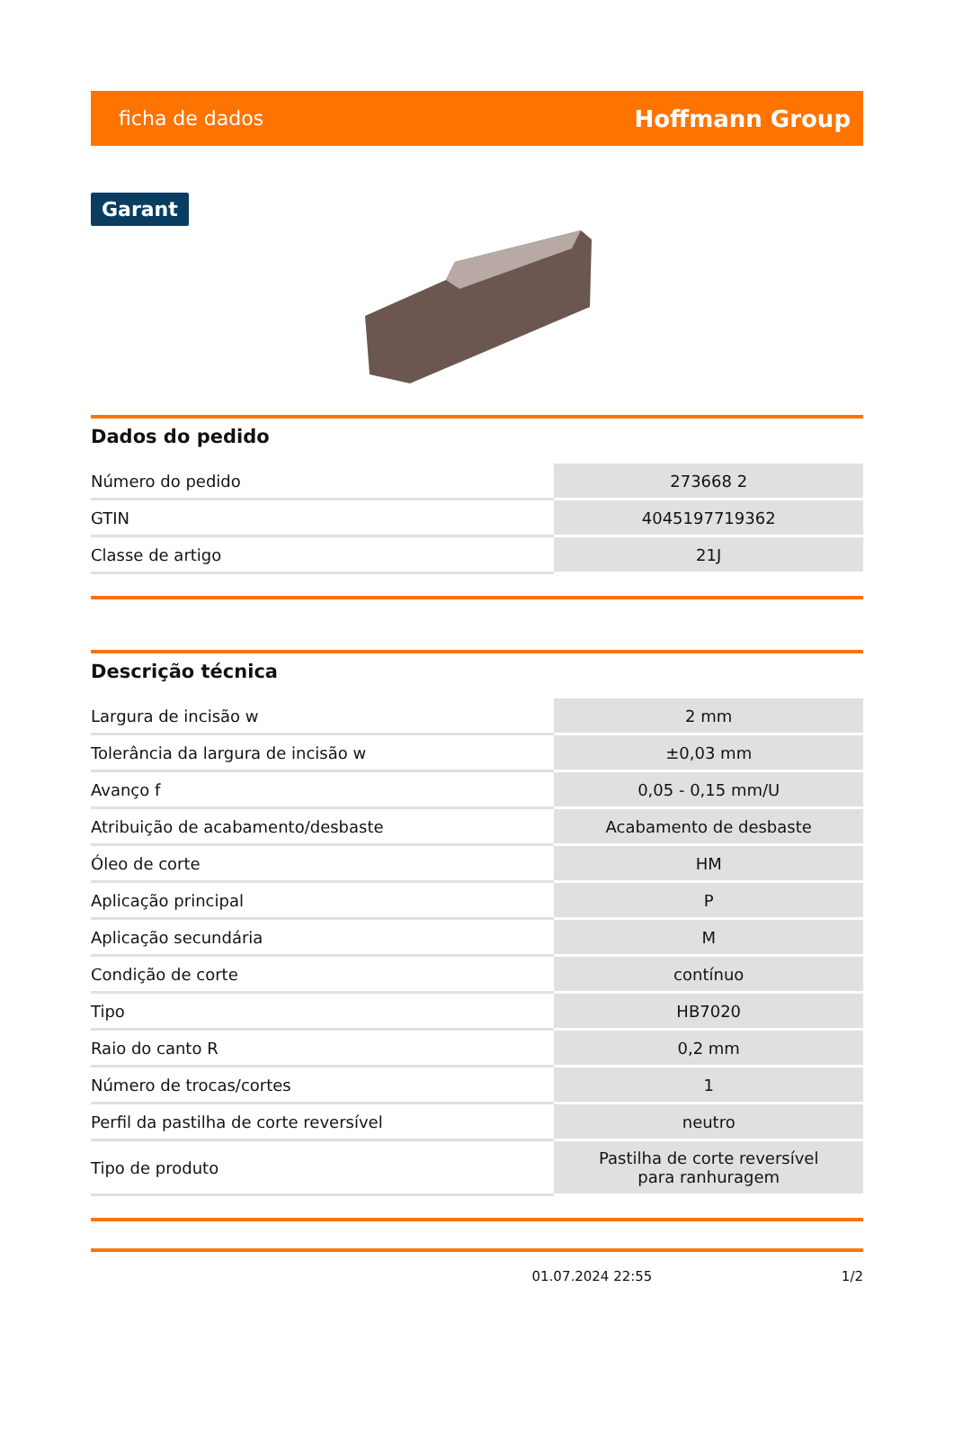ficha de dados Hoffmann Group
Garant
Dados do pedido
| Número do pedido | 273668 2 |
| GTIN | 4045197719362 |
| Classe de artigo | 21J |
Descrição técnica
| Largura de incisão w | 2 mm |
| Tolerância da largura de incisão w | ±0,03 mm |
| Avanço f | 0,05 - 0,15 mm/U |
| Atribuição de acabamento/desbaste | Acabamento de desbaste |
| Óleo de corte | HM |
| Aplicação principal | P |
| Aplicação secundária | M |
| Condição de corte | contínuo |
| Tipo | HB7020 |
| Raio do canto R | 0,2 mm |
| Número de trocas/cortes | 1 |
| Perfil da pastilha de corte reversível | neutro |
| Tipo de produto | Pastilha de corte reversível para ranhuragem |
01.07.2024 22:55 1/2